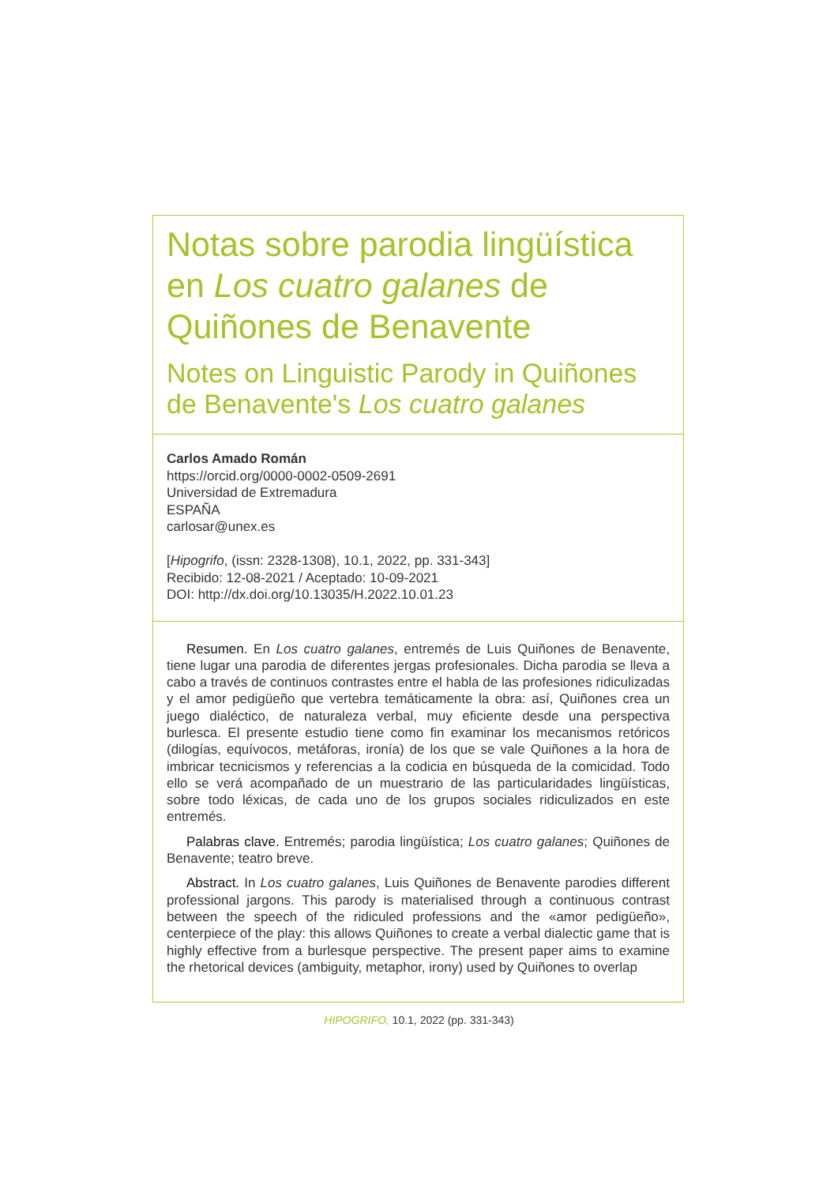Notas sobre parodia lingüística en Los cuatro galanes de Quiñones de Benavente
Notes on Linguistic Parody in Quiñones de Benavente's Los cuatro galanes
Carlos Amado Román
https://orcid.org/0000-0002-0509-2691
Universidad de Extremadura
ESPAÑA
carlosar@unex.es
[Hipogrifo, (issn: 2328-1308), 10.1, 2022, pp. 331-343]
Recibido: 12-08-2021 / Aceptado: 10-09-2021
DOI: http://dx.doi.org/10.13035/H.2022.10.01.23
Resumen. En Los cuatro galanes, entremés de Luis Quiñones de Benavente, tiene lugar una parodia de diferentes jergas profesionales. Dicha parodia se lleva a cabo a través de continuos contrastes entre el habla de las profesiones ridiculizadas y el amor pedigüeño que vertebra temáticamente la obra: así, Quiñones crea un juego dialéctico, de naturaleza verbal, muy eficiente desde una perspectiva burlesca. El presente estudio tiene como fin examinar los mecanismos retóricos (dilogías, equívocos, metáforas, ironía) de los que se vale Quiñones a la hora de imbricar tecnicismos y referencias a la codicia en búsqueda de la comicidad. Todo ello se verá acompañado de un muestrario de las particularidades lingüísticas, sobre todo léxicas, de cada uno de los grupos sociales ridiculizados en este entremés.
Palabras clave. Entremés; parodia lingüística; Los cuatro galanes; Quiñones de Benavente; teatro breve.
Abstract. In Los cuatro galanes, Luis Quiñones de Benavente parodies different professional jargons. This parody is materialised through a continuous contrast between the speech of the ridiculed professions and the «amor pedigüeño», centerpiece of the play: this allows Quiñones to create a verbal dialectic game that is highly effective from a burlesque perspective. The present paper aims to examine the rhetorical devices (ambiguity, metaphor, irony) used by Quiñones to overlap
HIPOGRIFO, 10.1, 2022 (pp. 331-343)